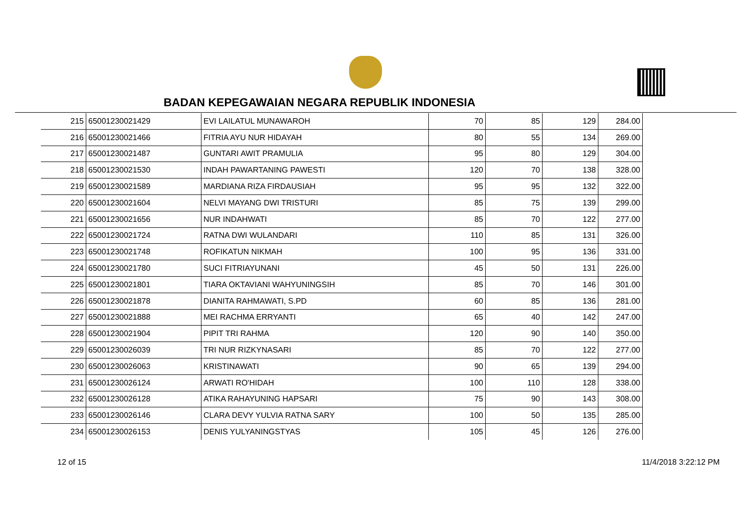BADAN KEPEGAWAIAN NEGARA REPUBLIK INDONESIA
| 215 | 65001230021429 | EVI LAILATUL MUNAWAROH | 70 | 85 | 129 | 284.00 |
| 216 | 65001230021466 | FITRIA AYU NUR HIDAYAH | 80 | 55 | 134 | 269.00 |
| 217 | 65001230021487 | GUNTARI AWIT PRAMULIA | 95 | 80 | 129 | 304.00 |
| 218 | 65001230021530 | INDAH PAWARTANING PAWESTI | 120 | 70 | 138 | 328.00 |
| 219 | 65001230021589 | MARDIANA RIZA FIRDAUSIAH | 95 | 95 | 132 | 322.00 |
| 220 | 65001230021604 | NELVI MAYANG DWI TRISTURI | 85 | 75 | 139 | 299.00 |
| 221 | 65001230021656 | NUR INDAHWATI | 85 | 70 | 122 | 277.00 |
| 222 | 65001230021724 | RATNA DWI WULANDARI | 110 | 85 | 131 | 326.00 |
| 223 | 65001230021748 | ROFIKATUN NIKMAH | 100 | 95 | 136 | 331.00 |
| 224 | 65001230021780 | SUCI FITRIAYUNANI | 45 | 50 | 131 | 226.00 |
| 225 | 65001230021801 | TIARA OKTAVIANI WAHYUNINGSIH | 85 | 70 | 146 | 301.00 |
| 226 | 65001230021878 | DIANITA RAHMAWATI, S.PD | 60 | 85 | 136 | 281.00 |
| 227 | 65001230021888 | MEI RACHMA ERRYANTI | 65 | 40 | 142 | 247.00 |
| 228 | 65001230021904 | PIPIT TRI RAHMA | 120 | 90 | 140 | 350.00 |
| 229 | 65001230026039 | TRI NUR RIZKYNASARI | 85 | 70 | 122 | 277.00 |
| 230 | 65001230026063 | KRISTINAWATI | 90 | 65 | 139 | 294.00 |
| 231 | 65001230026124 | ARWATI RO'HIDAH | 100 | 110 | 128 | 338.00 |
| 232 | 65001230026128 | ATIKA RAHAYUNING HAPSARI | 75 | 90 | 143 | 308.00 |
| 233 | 65001230026146 | CLARA DEVY YULVIA RATNA SARY | 100 | 50 | 135 | 285.00 |
| 234 | 65001230026153 | DENIS YULYANINGSTYAS | 105 | 45 | 126 | 276.00 |
12 of 15 11/4/2018 3:22:12 PM